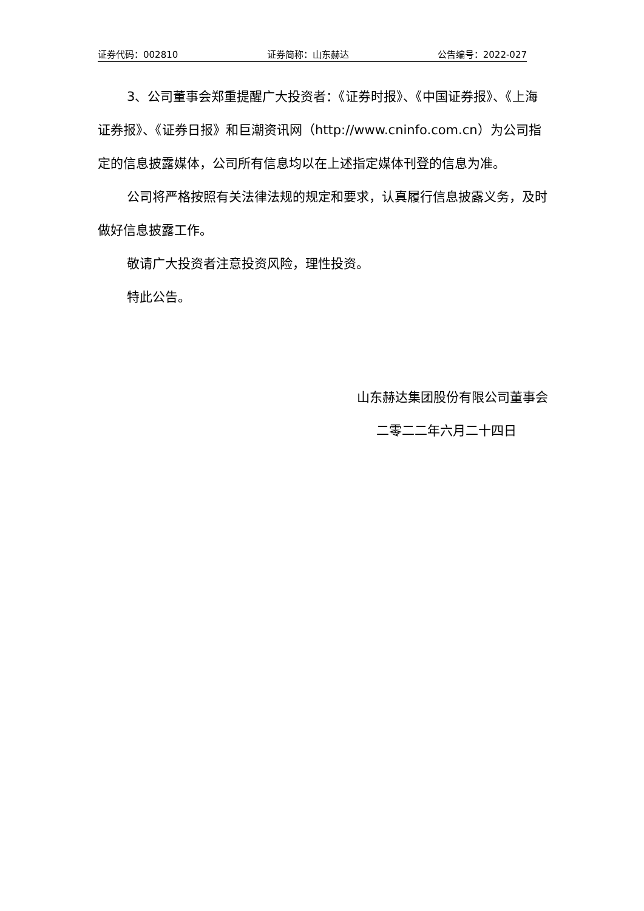证券代码：002810 证券简称：山东赫达 公告编号：2022-027
3、公司董事会郑重提醒广大投资者：《证券时报》、《中国证券报》、《上海证券报》、《证券日报》和巨潮资讯网（http://www.cninfo.com.cn）为公司指定的信息披露媒体，公司所有信息均以在上述指定媒体刊登的信息为准。
公司将严格按照有关法律法规的规定和要求，认真履行信息披露义务，及时做好信息披露工作。
敬请广大投资者注意投资风险，理性投资。
特此公告。
山东赫达集团股份有限公司董事会
二零二二年六月二十四日